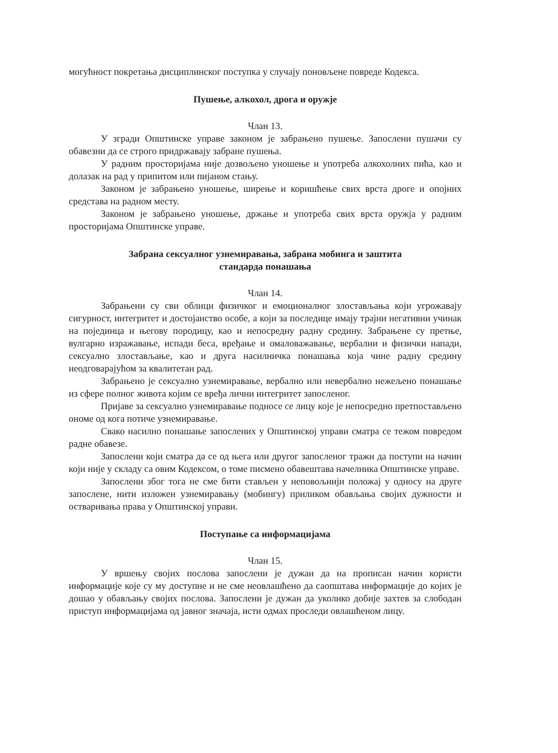могућност покретања дисциплинског поступка у случају поновљене повреде Кодекса.
Пушење, алкохол, дрога и оружје
Члан 13.
У згради Општинске управе законом је забрањено пушење. Запослени пушачи су обавезни да се строго придржавају забране пушења.
У радним просторијама није дозвољено уношење и употреба алкохолних пића, као и долазак на рад у припитом или пијаном стању.
Законом је забрањено уношење, ширење и коришћење свих врста дроге и опојних средстава на радном месту.
Законом је забрањено уношење, држање и употреба свих врста оружја у радним просторијама Општинске управе.
Забрана сексуалног узнемиравања, забрана мобинга и заштита
стандарда понашања
Члан 14.
Забрањени су сви облици физичког и емоционалног злостављања који угрожавају сигурност, интегритет и достојанство особе, а који за последице имају трајни негативни учинак на појединца и његову породицу, као и непосредну радну средину. Забрањене су претње, вулгарно изражавање, испади беса, вређање и омаловажавање, вербални и физички напади, сексуално злостављање, као и друга насилничка понашања која чине радну средину неодговарајућом за квалитетан рад.
Забрањено је сексуално узнемиравање, вербално или невербално нежељено понашање из сфере полног живота којим се вређа лични интегритет запосленог.
Пријаве за сексуално узнемиравање подносе се лицу које је непосредно претпостављено ономе од кога потиче узнемиравање.
Свако насилно понашање запослених у Општинској управи сматра се тежом повредом радне обавезе.
Запослени који сматра да се од њега или другог запосленог тражи да поступи на начин који није у складу са овим Кодексом, о томе писмено обавештава начелника Општинске управе.
Запослени због тога не сме бити стављен у неповољнији положај у односу на друге запослене, нити изложен узнемиравању (мобингу) приликом обављања својих дужности и остваривања права у Општинској управи.
Поступање са информацијама
Члан 15.
У вршењу својих послова запослени је дужан да на прописан начин користи информације које су му доступне и не сме неовлашћено да саопштава информације до којих је дошао у обављању својих послова. Запослени је дужан да уколико добије захтев за слободан приступ информацијама од јавног значаја, исти одмах проследи овлашћеном лицу.